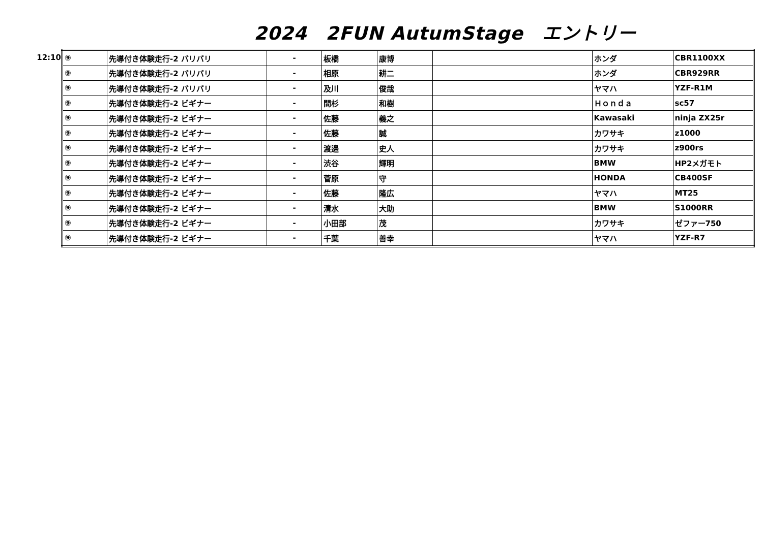2024　2FUN AutumStage　エントリー
12:10
| ⑨ | 先導付き体験走行-2 バリバリ | - | 板橋 | 康博 | | ホンダ | CBR1100XX |
| ⑨ | 先導付き体験走行-2 バリバリ | - | 相原 | 耕二 | | ホンダ | CBR929RR |
| ⑨ | 先導付き体験走行-2 バリバリ | - | 及川 | 俊哉 | | ヤマハ | YZF-R1M |
| ⑨ | 先導付き体験走行-2 ビギナー | - | 間杉 | 和樹 | | Ｈｏｎｄａ | sc57 |
| ⑨ | 先導付き体験走行-2 ビギナー | - | 佐藤 | 義之 | | Kawasaki | ninja ZX25r |
| ⑨ | 先導付き体験走行-2 ビギナー | - | 佐藤 | 誠 | | カワサキ | z1000 |
| ⑨ | 先導付き体験走行-2 ビギナー | - | 渡邉 | 史人 | | カワサキ | z900rs |
| ⑨ | 先導付き体験走行-2 ビギナー | - | 渋谷 | 輝明 | | BMW | HP2メガモト |
| ⑨ | 先導付き体験走行-2 ビギナー | - | 菅原 | 守 | | HONDA | CB400SF |
| ⑨ | 先導付き体験走行-2 ビギナー | - | 佐藤 | 隆広 | | ヤマハ | MT25 |
| ⑨ | 先導付き体験走行-2 ビギナー | - | 清水 | 大助 | | BMW | S1000RR |
| ⑨ | 先導付き体験走行-2 ビギナー | - | 小田部 | 茂 | | カワサキ | ゼファー750 |
| ⑨ | 先導付き体験走行-2 ビギナー | - | 千葉 | 善幸 | | ヤマハ | YZF-R7 |